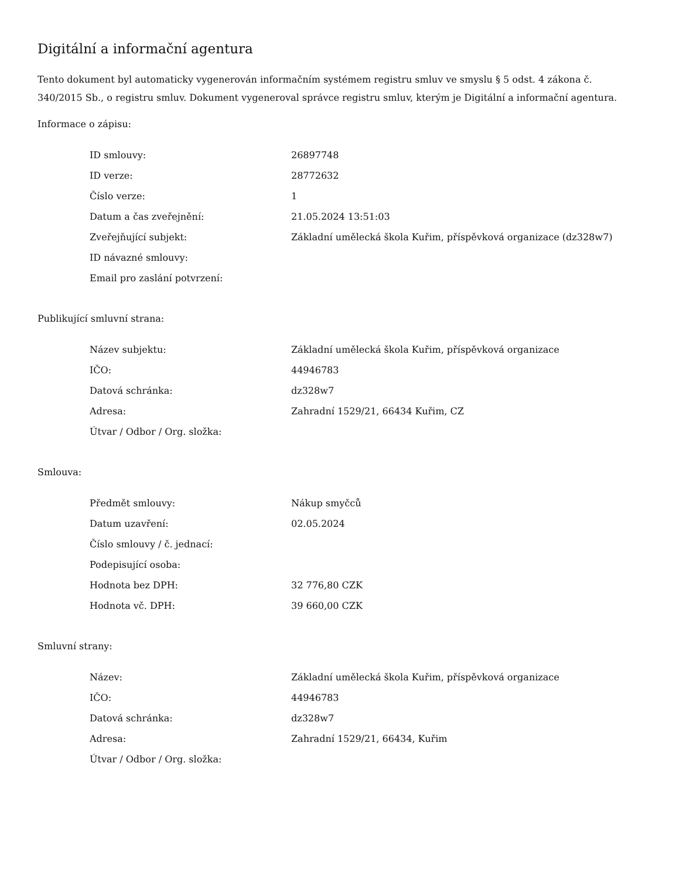Digitální a informační agentura
Tento dokument byl automaticky vygenerován informačním systémem registru smluv ve smyslu § 5 odst. 4 zákona č. 340/2015 Sb., o registru smluv. Dokument vygeneroval správce registru smluv, kterým je Digitální a informační agentura.
Informace o zápisu:
| ID smlouvy: | 26897748 |
| ID verze: | 28772632 |
| Číslo verze: | 1 |
| Datum a čas zveřejnění: | 21.05.2024 13:51:03 |
| Zveřejňující subjekt: | Základní umělecká škola Kuřim, příspěvková organizace (dz328w7) |
| ID návazné smlouvy: | |
| Email pro zaslání potvrzení: | |
Publikující smluvní strana:
| Název subjektu: | Základní umělecká škola Kuřim, příspěvková organizace |
| IČO: | 44946783 |
| Datová schránka: | dz328w7 |
| Adresa: | Zahradní 1529/21, 66434 Kuřim, CZ |
| Útvar / Odbor / Org. složka: | |
Smlouva:
| Předmět smlouvy: | Nákup smyčců |
| Datum uzavření: | 02.05.2024 |
| Číslo smlouvy / č. jednací: | |
| Podepisující osoba: | |
| Hodnota bez DPH: | 32 776,80 CZK |
| Hodnota vč. DPH: | 39 660,00 CZK |
Smluvní strany:
| Název: | Základní umělecká škola Kuřim, příspěvková organizace |
| IČO: | 44946783 |
| Datová schránka: | dz328w7 |
| Adresa: | Zahradní 1529/21, 66434, Kuřim |
| Útvar / Odbor / Org. složka: | |